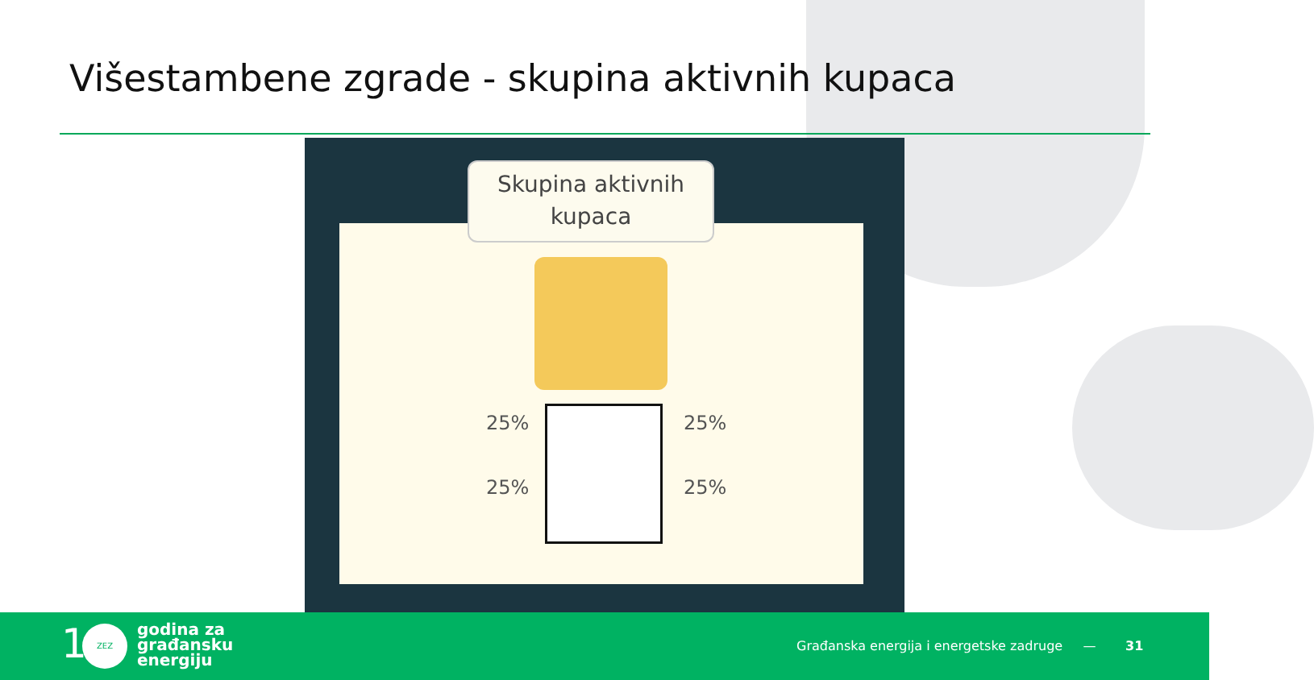Višestambene zgrade - skupina aktivnih kupaca
Skupina aktivnih
kupaca
25% 25%
25% 25%
1 ZEZ
godina za
građansku
energiju
Građanska energija i energetske zadruge —
31